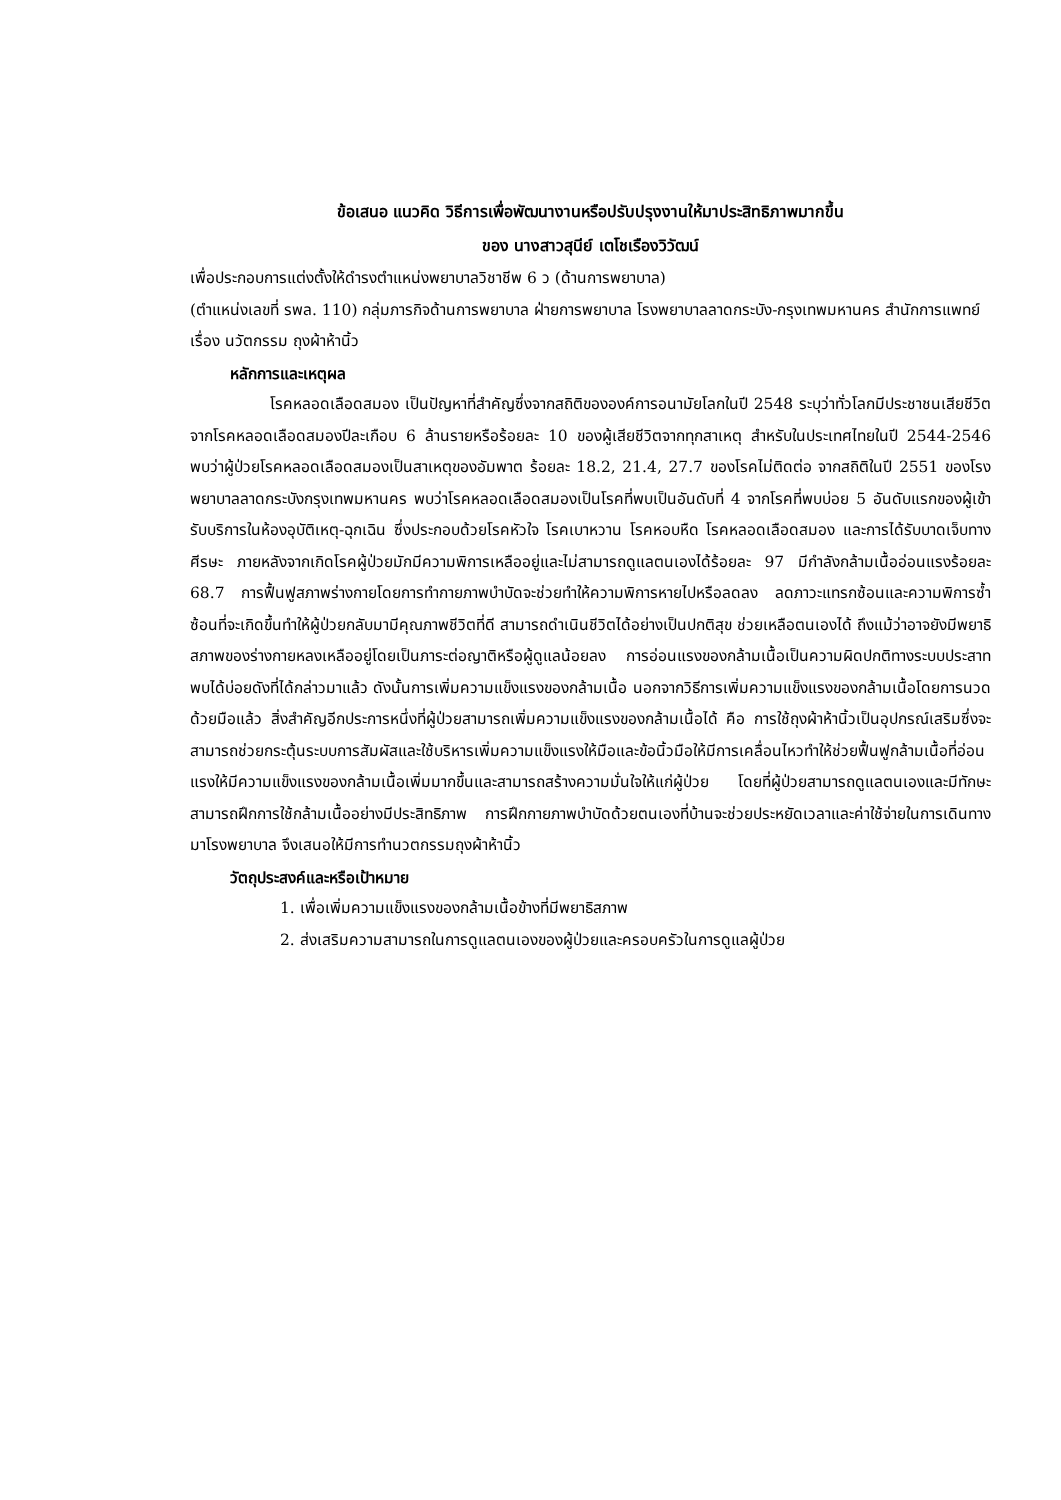ข้อเสนอ แนวคิด วิธีการเพื่อพัฒนางานหรือปรับปรุงงานให้มาประสิทธิภาพมากขึ้น
ของ นางสาวสุนีย์ เตโชเรืองวิวัฒน์
เพื่อประกอบการแต่งตั้งให้ดำรงตำแหน่งพยาบาลวิชาชีพ 6 ว (ด้านการพยาบาล)
(ตำแหน่งเลขที่ รพล. 110) กลุ่มภารกิจด้านการพยาบาล ฝ่ายการพยาบาล โรงพยาบาลลาดกระบัง-กรุงเทพมหานคร สำนักการแพทย์
เรื่อง นวัตกรรม ถุงผ้าห้านิ้ว
หลักการและเหตุผล
โรคหลอดเลือดสมอง เป็นปัญหาที่สำคัญซึ่งจากสถิติขององค์การอนามัยโลกในปี 2548 ระบุว่าทั่วโลกมีประชาชนเสียชีวิตจากโรคหลอดเลือดสมองปีละเกือบ 6 ล้านรายหรือร้อยละ 10 ของผู้เสียชีวิตจากทุกสาเหตุ สำหรับในประเทศไทยในปี 2544-2546 พบว่าผู้ป่วยโรคหลอดเลือดสมองเป็นสาเหตุของอัมพาต ร้อยละ 18.2, 21.4, 27.7 ของโรคไม่ติดต่อ จากสถิติในปี 2551 ของโรงพยาบาลลาดกระบังกรุงเทพมหานคร พบว่าโรคหลอดเลือดสมองเป็นโรคที่พบเป็นอันดับที่ 4 จากโรคที่พบบ่อย 5 อันดับแรกของผู้เข้ารับบริการในห้องอุบัติเหตุ-ฉุกเฉิน ซึ่งประกอบด้วยโรคหัวใจ โรคเบาหวาน โรคหอบหืด โรคหลอดเลือดสมอง และการได้รับบาดเจ็บทางศีรษะ ภายหลังจากเกิดโรคผู้ป่วยมักมีความพิการเหลืออยู่และไม่สามารถดูแลตนเองได้ร้อยละ 97 มีกำลังกล้ามเนื้ออ่อนแรงร้อยละ 68.7 การฟื้นฟูสภาพร่างกายโดยการทำกายภาพบำบัดจะช่วยทำให้ความพิการหายไปหรือลดลง ลดภาวะแทรกซ้อนและความพิการซ้ำซ้อนที่จะเกิดขึ้นทำให้ผู้ป่วยกลับมามีคุณภาพชีวิตที่ดี สามารถดำเนินชีวิตได้อย่างเป็นปกติสุข ช่วยเหลือตนเองได้ ถึงแม้ว่าอาจยังมีพยาธิสภาพของร่างกายหลงเหลืออยู่โดยเป็นภาระต่อญาติหรือผู้ดูแลน้อยลง การอ่อนแรงของกล้ามเนื้อเป็นความผิดปกติทางระบบประสาทพบได้บ่อยดังที่ได้กล่าวมาแล้ว ดังนั้นการเพิ่มความแข็งแรงของกล้ามเนื้อ นอกจากวิธีการเพิ่มความแข็งแรงของกล้ามเนื้อโดยการนวดด้วยมือแล้ว สิ่งสำคัญอีกประการหนึ่งที่ผู้ป่วยสามารถเพิ่มความแข็งแรงของกล้ามเนื้อได้ คือ การใช้ถุงผ้าห้านิ้วเป็นอุปกรณ์เสริมซึ่งจะสามารถช่วยกระตุ้นระบบการสัมผัสและใช้บริหารเพิ่มความแข็งแรงให้มือและข้อนิ้วมือให้มีการเคลื่อนไหวทำให้ช่วยฟื้นฟูกล้ามเนื้อที่อ่อนแรงให้มีความแข็งแรงของกล้ามเนื้อเพิ่มมากขึ้นและสามารถสร้างความมั่นใจให้แก่ผู้ป่วย โดยที่ผู้ป่วยสามารถดูแลตนเองและมีทักษะสามารถฝึกการใช้กล้ามเนื้ออย่างมีประสิทธิภาพ การฝึกกายภาพบำบัดด้วยตนเองที่บ้านจะช่วยประหยัดเวลาและค่าใช้จ่ายในการเดินทางมาโรงพยาบาล จึงเสนอให้มีการทำนวตกรรมถุงผ้าห้านิ้ว
วัตถุประสงค์และหรือเป้าหมาย
1. เพื่อเพิ่มความแข็งแรงของกล้ามเนื้อข้างที่มีพยาธิสภาพ
2. ส่งเสริมความสามารถในการดูแลตนเองของผู้ป่วยและครอบครัวในการดูแลผู้ป่วย